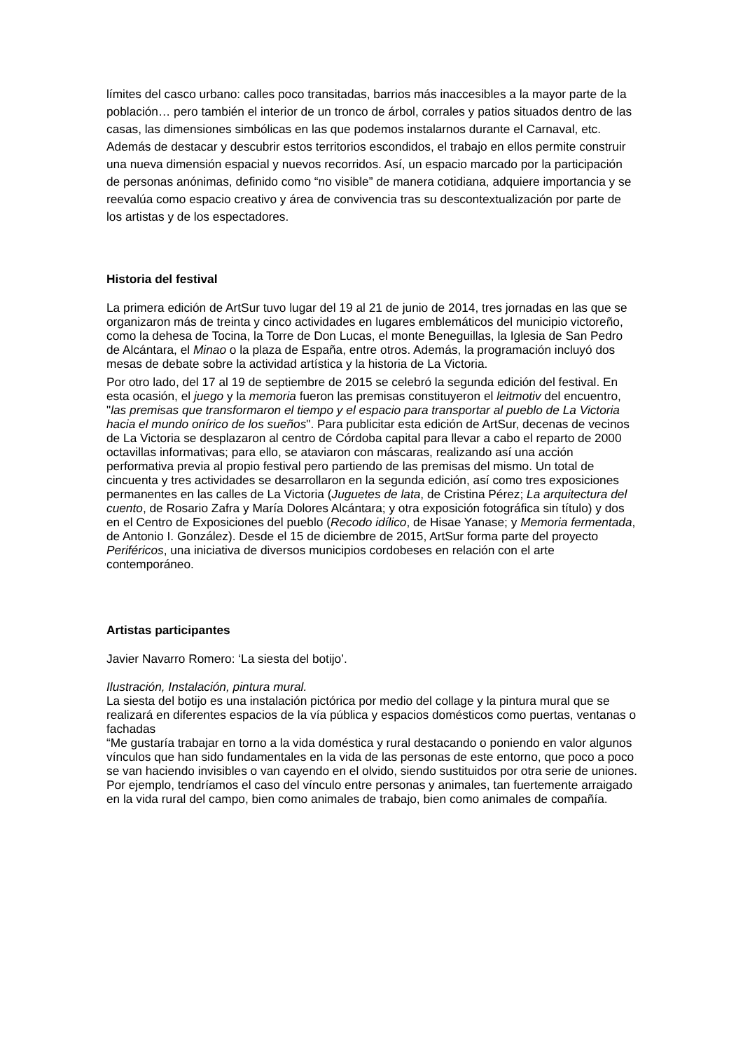límites del casco urbano: calles poco transitadas, barrios más inaccesibles a la mayor parte de la población… pero también el interior de un tronco de árbol, corrales y patios situados dentro de las casas, las dimensiones simbólicas en las que podemos instalarnos durante el Carnaval, etc. Además de destacar y descubrir estos territorios escondidos, el trabajo en ellos permite construir una nueva dimensión espacial y nuevos recorridos. Así, un espacio marcado por la participación de personas anónimas, definido como “no visible” de manera cotidiana, adquiere importancia y se reevalúa como espacio creativo y área de convivencia tras su descontextualización por parte de los artistas y de los espectadores.
Historia del festival
La primera edición de ArtSur tuvo lugar del 19 al 21 de junio de 2014, tres jornadas en las que se organizaron más de treinta y cinco actividades en lugares emblemáticos del municipio victoreño, como la dehesa de Tocina, la Torre de Don Lucas, el monte Beneguillas, la Iglesia de San Pedro de Alcántara, el Minao o la plaza de España, entre otros. Además, la programación incluyó dos mesas de debate sobre la actividad artística y la historia de La Victoria.
Por otro lado, del 17 al 19 de septiembre de 2015 se celebró la segunda edición del festival. En esta ocasión, el juego y la memoria fueron las premisas constituyeron el leitmotiv del encuentro, "las premisas que transformaron el tiempo y el espacio para transportar al pueblo de La Victoria hacia el mundo onírico de los sueños". Para publicitar esta edición de ArtSur, decenas de vecinos de La Victoria se desplazaron al centro de Córdoba capital para llevar a cabo el reparto de 2000 octavillas informativas; para ello, se ataviaron con máscaras, realizando así una acción performativa previa al propio festival pero partiendo de las premisas del mismo. Un total de cincuenta y tres actividades se desarrollaron en la segunda edición, así como tres exposiciones permanentes en las calles de La Victoria (Juguetes de lata, de Cristina Pérez; La arquitectura del cuento, de Rosario Zafra y María Dolores Alcántara; y otra exposición fotográfica sin título) y dos en el Centro de Exposiciones del pueblo (Recodo idílico, de Hisae Yanase; y Memoria fermentada, de Antonio I. González). Desde el 15 de diciembre de 2015, ArtSur forma parte del proyecto Periféricos, una iniciativa de diversos municipios cordobeses en relación con el arte contemporáneo.
Artistas participantes
Javier Navarro Romero: ‘La siesta del botijo’.
Ilustración, Instalación, pintura mural.
La siesta del botijo es una instalación pictórica por medio del collage y la pintura mural que se realizará en diferentes espacios de la vía pública y espacios domésticos como puertas, ventanas o fachadas
“Me gustaría trabajar en torno a la vida doméstica y rural destacando o poniendo en valor algunos vínculos que han sido fundamentales en la vida de las personas de este entorno, que poco a poco se van haciendo invisibles o van cayendo en el olvido, siendo sustituidos por otra serie de uniones.
Por ejemplo, tendríamos el caso del vínculo entre personas y animales, tan fuertemente arraigado en la vida rural del campo, bien como animales de trabajo, bien como animales de compañía.